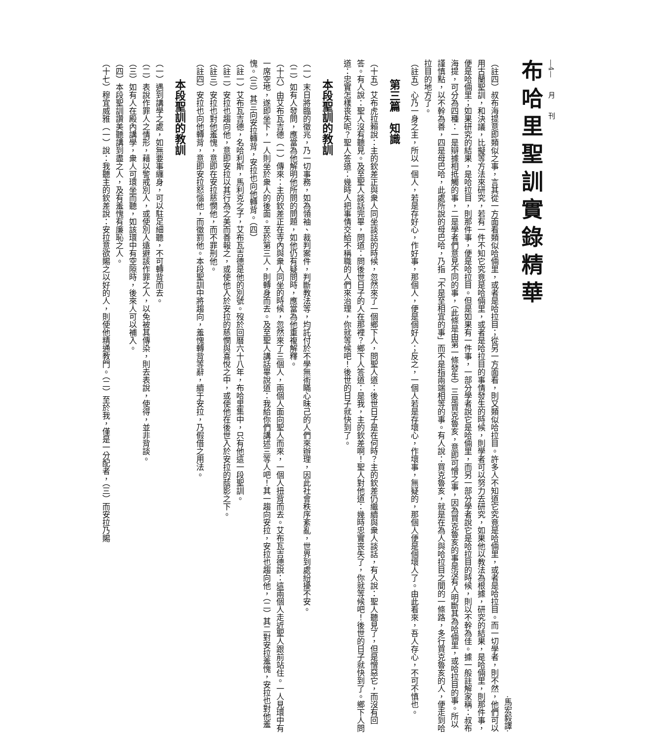—4—　　月　　刊
布哈里聖訓實錄精華
·馬宏毅譯·
（註四）叔布海提意即類似之事，言其從一方面看類似哈倆里，或者是哈拉目；從另一方面看，則又類似哈拉目。許多人不知道它究竟是哈倆里，或者是哈拉目。而一切學者，則不然，他們可以用古蘭聖訓，和決議，比擬等方法來研究，若有一件不知它究竟是哈倆里，或者是哈拉目的事情發生的時候，則學者可以努力去研究，如果他以教法為根據，研究的結果，是哈倆里，則那件事，便是哈倆里；如果研究的結果，是哈拉目，則那件事，便是哈拉目。但是如果有一件事，一部分學者說它是哈倆里，而另一部分學者說它是哈拉目的時候，則以不幹為佳。據一般註解家稱：叔布海提，可分為四種：一是辯據相抵觸的事，二是學者們意見不同的事，（此條是由第一條發生）三是買克魯亥，意即可憎之事，因為買克魯亥的事是沒有人明斷其為哈倆里，或哈拉目的事。所以謹慎點，以不幹為善，四是母巴哈，此處所說的母巴哈，乃指「不是至相宜的事」而不是指兩端相等的事。有人說：買克魯亥，就是在為人與哈拉目之間的一條路，多行買克魯亥的人，便走到哈拉目的地方了。
（註五）心乃一身之主，所以一個人，若是存好心，作好事，那個人，便是個好人；反之，一個人若是存壞心，作壞事，無疑的，那個人便是個壞人了。由此看來，吾人存心，不可不慎也。
第三篇　知識
（十五）艾布虎拉賴說：主的欽差正與衆人同坐談話的時候，忽然來了一個鄉下人，問聖人道：後世日子是在何時？主的欽差仍繼續與衆人談話，有人說：聖人聽見了，但是憎惡它，而沒有回答。有人說：聖人沒有聽見。及至聖人談話完畢，問道：問後世日子的人在那裡？鄉下人答道：是我，主的欽差啊！聖人對他道：幾時忠實丧失了，你就等候吧！後世的日子就快到了。鄉下人問道：忠實怎樣丧失呢？聖人答道：幾時人把事情交給不稱職的人們來治理，你就等候吧！後世的日子就快到了。
本段聖訓的教訓
（一）末日將臨的徵兆，乃一切事務，如為領袖、裁判案件，判斷教法等，均託付於不學無術瞞心昧己的人們來辦理，因此社會秩序紊亂，世界到處紛擾不安。
（二）如有人發問，應當為他解明他所問的問題，如他仍有疑問時，應當為他重複解釋。
（十六）由艾布瓦吉德（一）傳來：主的欽差正在寺內與衆人同坐的時候，忽然來了三個人，兩個人面向聖人而來，一個人扭背而去。艾布瓦吉德說：這兩個人走近聖人跟前站住。一人見環中有一席空地，遂即坐下，一人則坐於衆人的後面。至於第三人，則轉身而去。及至聖人講話畢說道：我給你們講述三等人吧！其一趨向安拉，安拉也趨向他，（二）其二對安拉羞愧，安拉也對他羞愧。（三）其三向安拉轉背，安拉也向他轉背。（四）
（註一）艾布瓦吉德，名哈利斯，馬利克之子，艾布瓦吉德是他的別號。歿於回曆六十八年，布哈里集中，只有他這一段聖訓。
（註二）安拉也趨向他，意即安拉以其行為之美而善報之，或使他入於安拉的慈憫與喜悅之中，或使他在後世入於安拉的蔭影之下。
（註三）安拉也對他羞愧，意即在安拉慈憫他，而不罪刑他。
（註四）安拉也向他轉背，意即安拉怒惱他，而徵罰他。本段聖訓中將趨向，羞愧轉背等辭，續于安拉，乃假借之用法。
本段聖訓的教訓
（一）遇到講學之處，如無要事纏身，可以駐足細聽，不可轉背而去。
（二）表說作罪人之情形，藉以警戒別人，或使別人遠避該作罪之人，以免被其傳染，則去表說，使得，並非背談。
（三）如有人在殿內講學，衆人可環坐而聽，如該環中有空隙時，後來人可以補入。
（四）本段聖訓讚美聽講到盡之人，及有羞愧有廉恥之人。
（十七）穆宜威雅（一）說：我聽主的欽差說：安拉意欲賜之以好的人，則使他精通教門。（二）至於我，僅是一分配者，（三）而安拉乃賜